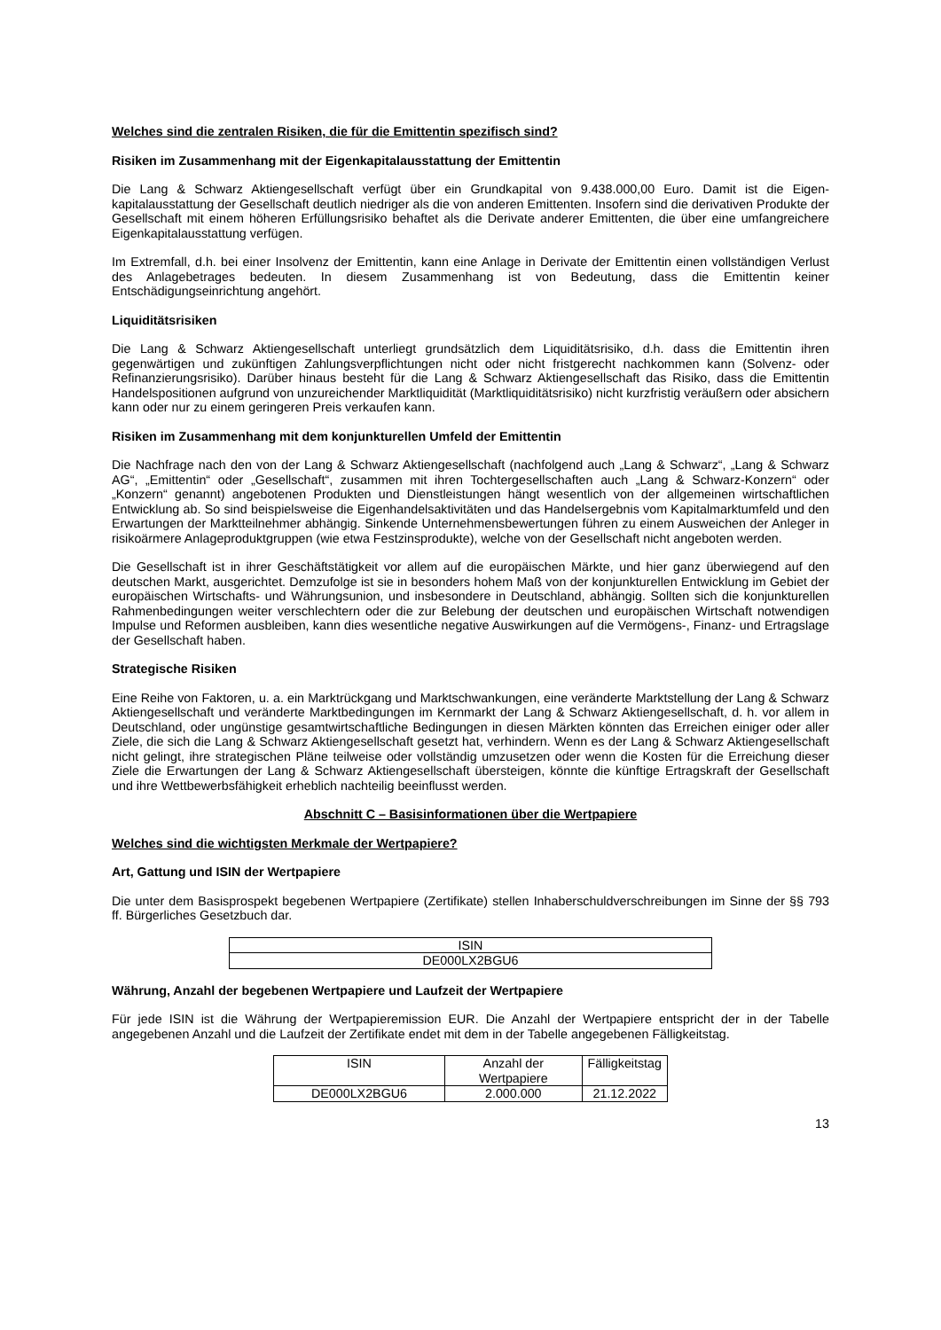Welches sind die zentralen Risiken, die für die Emittentin spezifisch sind?
Risiken im Zusammenhang mit der Eigenkapitalausstattung der Emittentin
Die Lang & Schwarz Aktiengesellschaft verfügt über ein Grundkapital von 9.438.000,00 Euro. Damit ist die Eigen­kapitalausstattung der Gesellschaft deutlich niedriger als die von anderen Emittenten. Insofern sind die derivativen Produkte der Gesellschaft mit einem höheren Erfüllungsrisiko behaftet als die Derivate anderer Emittenten, die über eine umfangreichere Eigenkapitalausstattung verfügen.
Im Extremfall, d.h. bei einer Insolvenz der Emittentin, kann eine Anlage in Derivate der Emittentin einen vollständigen Verlust des Anlagebetrages bedeuten. In diesem Zusammenhang ist von Bedeutung, dass die Emittentin keiner Entschädigungseinrichtung angehört.
Liquiditätsrisiken
Die Lang & Schwarz Aktiengesellschaft unterliegt grundsätzlich dem Liquiditätsrisiko, d.h. dass die Emittentin ihren gegenwärtigen und zukünftigen Zahlungsverpflichtungen nicht oder nicht fristgerecht nachkommen kann (Solvenz- oder Refinanzierungsrisiko). Darüber hinaus besteht für die Lang & Schwarz Aktiengesellschaft das Risiko, dass die Emittentin Handelspositionen aufgrund von unzureichender Marktliquidität (Marktliquiditätsrisiko) nicht kurzfristig veräußern oder absichern kann oder nur zu einem geringeren Preis verkaufen kann.
Risiken im Zusammenhang mit dem konjunkturellen Umfeld der Emittentin
Die Nachfrage nach den von der Lang & Schwarz Aktiengesellschaft (nachfolgend auch „Lang & Schwarz“, „Lang & Schwarz AG“, „Emittentin“ oder „Gesellschaft“, zusammen mit ihren Tochtergesellschaften auch „Lang & Schwarz-Konzern“ oder „Konzern“ genannt) angebotenen Produkten und Dienstleistungen hängt wesentlich von der allgemeinen wirtschaftlichen Entwicklung ab. So sind beispielsweise die Eigenhandelsaktivitäten und das Handelsergebnis vom Kapitalmarktumfeld und den Erwartungen der Marktteilnehmer abhängig. Sinkende Unternehmensbewertungen führen zu einem Ausweichen der Anleger in risikoärmere Anlageproduktgruppen (wie etwa Festzinsprodukte), welche von der Gesellschaft nicht angeboten werden.
Die Gesellschaft ist in ihrer Geschäftstätigkeit vor allem auf die europäischen Märkte, und hier ganz überwiegend auf den deutschen Markt, ausgerichtet. Demzufolge ist sie in besonders hohem Maß von der konjunkturellen Entwicklung im Gebiet der europäischen Wirtschafts- und Währungsunion, und insbesondere in Deutschland, abhängig. Sollten sich die konjunkturellen Rahmenbedingungen weiter verschlechtern oder die zur Belebung der deutschen und europäischen Wirtschaft notwendigen Impulse und Reformen ausbleiben, kann dies wesentliche negative Auswirkungen auf die Vermögens-, Finanz- und Ertragslage der Gesellschaft haben.
Strategische Risiken
Eine Reihe von Faktoren, u. a. ein Marktrückgang und Marktschwankungen, eine veränderte Marktstellung der Lang & Schwarz Aktiengesellschaft und veränderte Marktbedingungen im Kernmarkt der Lang & Schwarz Aktiengesellschaft, d. h. vor allem in Deutschland, oder ungünstige gesamtwirtschaftliche Bedingungen in diesen Märkten könnten das Erreichen einiger oder aller Ziele, die sich die Lang & Schwarz Aktiengesellschaft gesetzt hat, verhindern. Wenn es der Lang & Schwarz Aktiengesellschaft nicht gelingt, ihre strategischen Pläne teilweise oder vollständig umzusetzen oder wenn die Kosten für die Erreichung dieser Ziele die Erwartungen der Lang & Schwarz Aktiengesellschaft übersteigen, könnte die künftige Ertragskraft der Gesellschaft und ihre Wettbewerbsfähigkeit erheblich nachteilig beeinflusst werden.
Abschnitt C – Basisinformationen über die Wertpapiere
Welches sind die wichtigsten Merkmale der Wertpapiere?
Art, Gattung und ISIN der Wertpapiere
Die unter dem Basisprospekt begebenen Wertpapiere (Zertifikate) stellen Inhaberschuldverschreibungen im Sinne der §§ 793 ff. Bürgerliches Gesetzbuch dar.
| ISIN |
| --- |
| DE000LX2BGU6 |
Währung, Anzahl der begebenen Wertpapiere und Laufzeit der Wertpapiere
Für jede ISIN ist die Währung der Wertpapieremission EUR. Die Anzahl der Wertpapiere entspricht der in der Tabelle angegebenen Anzahl und die Laufzeit der Zertifikate endet mit dem in der Tabelle angegebenen Fälligkeitstag.
| ISIN | Anzahl der Wertpapiere | Fälligkeitstag |
| --- | --- | --- |
| DE000LX2BGU6 | 2.000.000 | 21.12.2022 |
13